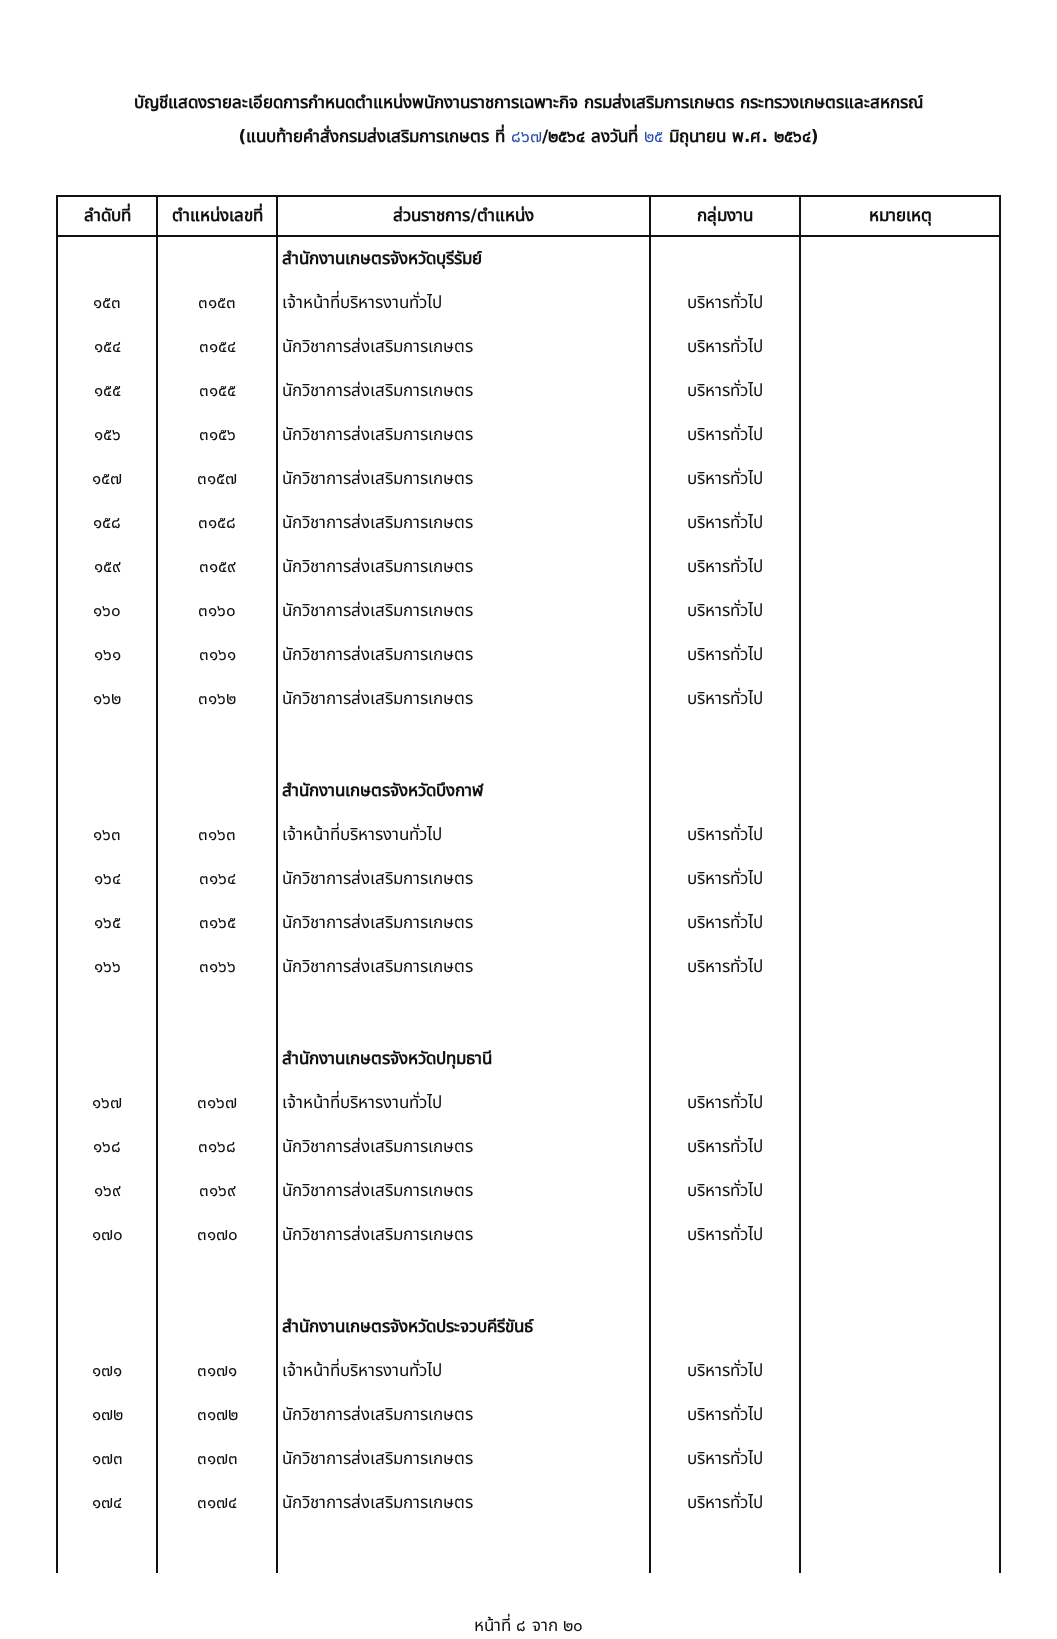บัญชีแสดงรายละเอียดการกำหนดตำแหน่งพนักงานราชการเฉพาะกิจ กรมส่งเสริมการเกษตร กระทรวงเกษตรและสหกรณ์
(แนบท้ายคำสั่งกรมส่งเสริมการเกษตร ที่ ๘๖๗/๒๕๖๔ ลงวันที่ ๒๕ มิถุนายน พ.ศ. ๒๕๖๔)
| ลำดับที่ | ตำแหน่งเลขที่ | ส่วนราชการ/ตำแหน่ง | กลุ่มงาน | หมายเหตุ |
| --- | --- | --- | --- | --- |
| | | สำนักงานเกษตรจังหวัดบุรีรัมย์ | | |
| ๑๕๓ | ๓๑๕๓ | เจ้าหน้าที่บริหารงานทั่วไป | บริหารทั่วไป | |
| ๑๕๔ | ๓๑๕๔ | นักวิชาการส่งเสริมการเกษตร | บริหารทั่วไป | |
| ๑๕๕ | ๓๑๕๕ | นักวิชาการส่งเสริมการเกษตร | บริหารทั่วไป | |
| ๑๕๖ | ๓๑๕๖ | นักวิชาการส่งเสริมการเกษตร | บริหารทั่วไป | |
| ๑๕๗ | ๓๑๕๗ | นักวิชาการส่งเสริมการเกษตร | บริหารทั่วไป | |
| ๑๕๘ | ๓๑๕๘ | นักวิชาการส่งเสริมการเกษตร | บริหารทั่วไป | |
| ๑๕๙ | ๓๑๕๙ | นักวิชาการส่งเสริมการเกษตร | บริหารทั่วไป | |
| ๑๖๐ | ๓๑๖๐ | นักวิชาการส่งเสริมการเกษตร | บริหารทั่วไป | |
| ๑๖๑ | ๓๑๖๑ | นักวิชาการส่งเสริมการเกษตร | บริหารทั่วไป | |
| ๑๖๒ | ๓๑๖๒ | นักวิชาการส่งเสริมการเกษตร | บริหารทั่วไป | |
| | | สำนักงานเกษตรจังหวัดบึงกาฬ | | |
| ๑๖๓ | ๓๑๖๓ | เจ้าหน้าที่บริหารงานทั่วไป | บริหารทั่วไป | |
| ๑๖๔ | ๓๑๖๔ | นักวิชาการส่งเสริมการเกษตร | บริหารทั่วไป | |
| ๑๖๕ | ๓๑๖๕ | นักวิชาการส่งเสริมการเกษตร | บริหารทั่วไป | |
| ๑๖๖ | ๓๑๖๖ | นักวิชาการส่งเสริมการเกษตร | บริหารทั่วไป | |
| | | สำนักงานเกษตรจังหวัดปทุมธานี | | |
| ๑๖๗ | ๓๑๖๗ | เจ้าหน้าที่บริหารงานทั่วไป | บริหารทั่วไป | |
| ๑๖๘ | ๓๑๖๘ | นักวิชาการส่งเสริมการเกษตร | บริหารทั่วไป | |
| ๑๖๙ | ๓๑๖๙ | นักวิชาการส่งเสริมการเกษตร | บริหารทั่วไป | |
| ๑๗๐ | ๓๑๗๐ | นักวิชาการส่งเสริมการเกษตร | บริหารทั่วไป | |
| | | สำนักงานเกษตรจังหวัดประจวบคีรีขันธ์ | | |
| ๑๗๑ | ๓๑๗๑ | เจ้าหน้าที่บริหารงานทั่วไป | บริหารทั่วไป | |
| ๑๗๒ | ๓๑๗๒ | นักวิชาการส่งเสริมการเกษตร | บริหารทั่วไป | |
| ๑๗๓ | ๓๑๗๓ | นักวิชาการส่งเสริมการเกษตร | บริหารทั่วไป | |
| ๑๗๔ | ๓๑๗๔ | นักวิชาการส่งเสริมการเกษตร | บริหารทั่วไป | |
หน้าที่ ๘ จาก ๒๐